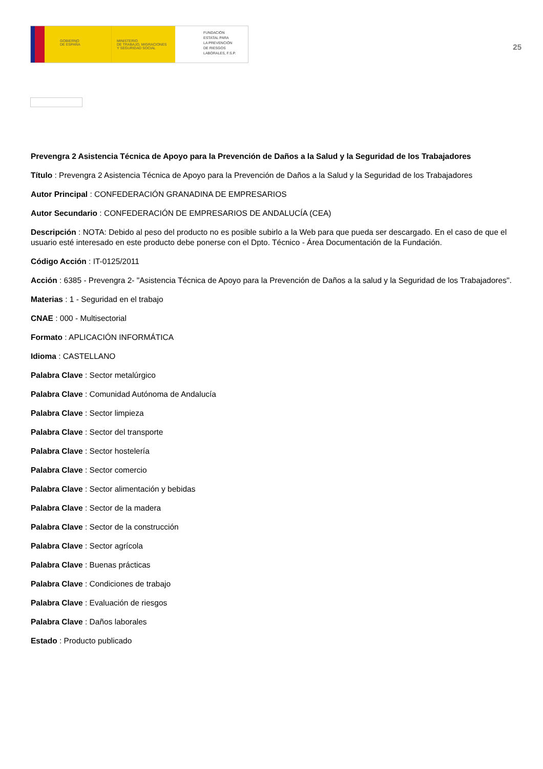GOBIERNO
DE ESPAÑA
MINISTERIO
DE TRABAJO, MIGRACIONES
Y SEGURIDAD SOCIAL
FUNDACIÓN
ESTATAL PARA
LA PREVENCIÓN
DE RIESGOS
LABORALES, F.S.P.
25
Prevengra 2 Asistencia Técnica de Apoyo para la Prevención de Daños a la Salud y la Seguridad de los Trabajadores
Título : Prevengra 2 Asistencia Técnica de Apoyo para la Prevención de Daños a la Salud y la Seguridad de los Trabajadores
Autor Principal : CONFEDERACIÓN GRANADINA DE EMPRESARIOS
Autor Secundario : CONFEDERACIÓN DE EMPRESARIOS DE ANDALUCÍA (CEA)
Descripción : NOTA: Debido al peso del producto no es posible subirlo a la Web para que pueda ser descargado. En el caso de que el usuario esté interesado en este producto debe ponerse con el Dpto. Técnico - Área Documentación de la Fundación.
Código Acción : IT-0125/2011
Acción : 6385 - Prevengra 2- "Asistencia Técnica de Apoyo para la Prevención de Daños a la salud y la Seguridad de los Trabajadores".
Materias : 1 - Seguridad en el trabajo
CNAE : 000 - Multisectorial
Formato : APLICACIÓN INFORMÁTICA
Idioma : CASTELLANO
Palabra Clave : Sector metalúrgico
Palabra Clave : Comunidad Autónoma de Andalucía
Palabra Clave : Sector limpieza
Palabra Clave : Sector del transporte
Palabra Clave : Sector hostelería
Palabra Clave : Sector comercio
Palabra Clave : Sector alimentación y bebidas
Palabra Clave : Sector de la madera
Palabra Clave : Sector de la construcción
Palabra Clave : Sector agrícola
Palabra Clave : Buenas prácticas
Palabra Clave : Condiciones de trabajo
Palabra Clave : Evaluación de riesgos
Palabra Clave : Daños laborales
Estado : Producto publicado